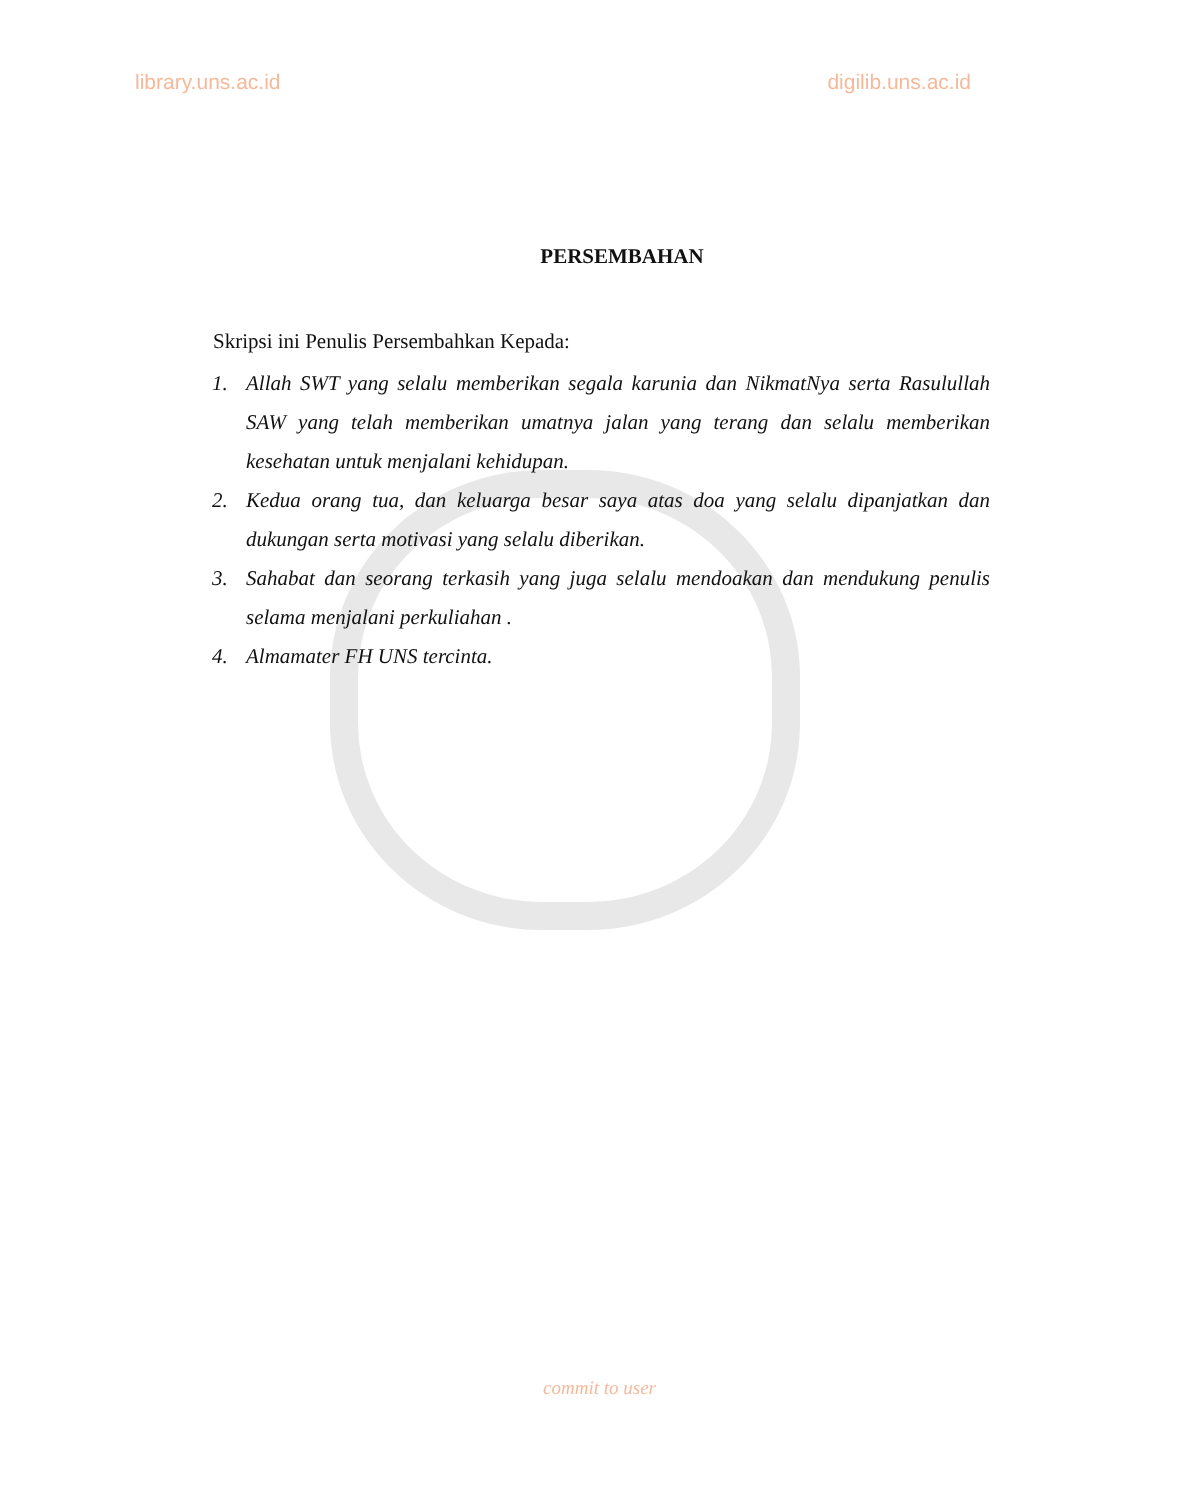library.uns.ac.id digilib.uns.ac.id
PERSEMBAHAN
Skripsi ini Penulis Persembahkan Kepada:
1. Allah SWT yang selalu memberikan segala karunia dan NikmatNya serta Rasulullah SAW yang telah memberikan umatnya jalan yang terang dan selalu memberikan kesehatan untuk menjalani kehidupan.
2. Kedua orang tua, dan keluarga besar saya atas doa yang selalu dipanjatkan dan dukungan serta motivasi yang selalu diberikan.
3. Sahabat dan seorang terkasih yang juga selalu mendoakan dan mendukung penulis selama menjalani perkuliahan .
4. Almamater FH UNS tercinta.
commit to user